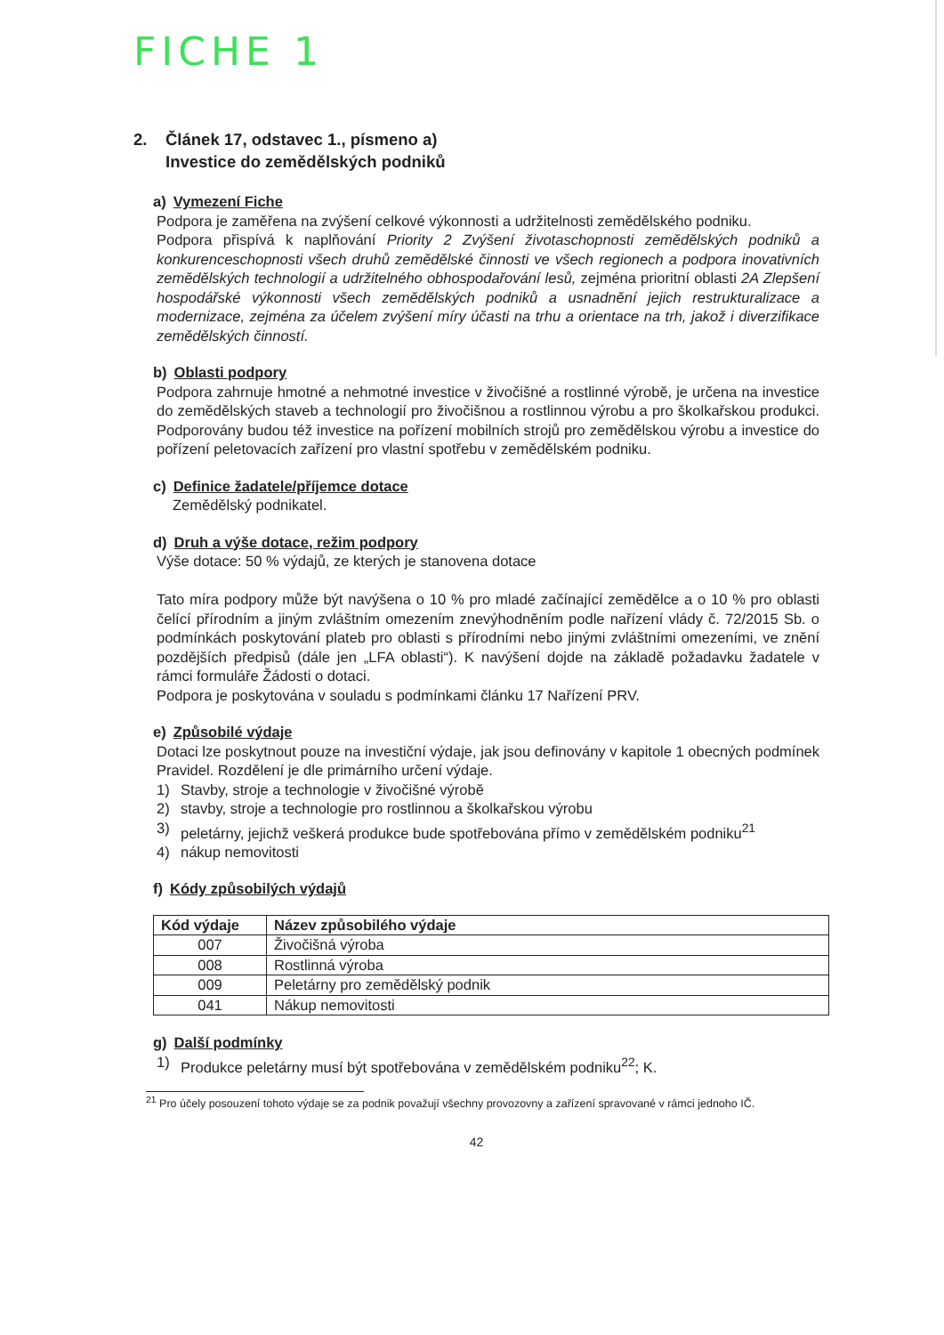FICHE 1
2. Článek 17, odstavec 1., písmeno a)
Investice do zemědělských podniků
a) Vymezení Fiche
Podpora je zaměřena na zvýšení celkové výkonnosti a udržitelnosti zemědělského podniku.
Podpora přispívá k naplňování Priority 2 Zvýšení životaschopnosti zemědělských podniků a konkurenceschopnosti všech druhů zemědělské činnosti ve všech regionech a podpora inovativních zemědělských technologií a udržitelného obhospodařování lesů, zejména prioritní oblasti 2A Zlepšení hospodářské výkonnosti všech zemědělských podniků a usnadnění jejich restrukturalizace a modernizace, zejména za účelem zvýšení míry účasti na trhu a orientace na trh, jakož i diverzifikace zemědělských činností.
b) Oblasti podpory
Podpora zahrnuje hmotné a nehmotné investice v živočišné a rostlinné výrobě, je určena na investice do zemědělských staveb a technologií pro živočišnou a rostlinnou výrobu a pro školkařskou produkci. Podporovány budou též investice na pořízení mobilních strojů pro zemědělskou výrobu a investice do pořízení peletovacích zařízení pro vlastní spotřebu v zemědělském podniku.
c) Definice žadatele/příjemce dotace
Zemědělský podnikatel.
d) Druh a výše dotace, režim podpory
Výše dotace: 50 % výdajů, ze kterých je stanovena dotace
Tato míra podpory může být navýšena o 10 % pro mladé začínající zemědělce a o 10 % pro oblasti čelící přírodním a jiným zvláštním omezením znevýhodněním podle nařízení vlády č. 72/2015 Sb. o podmínkách poskytování plateb pro oblasti s přírodními nebo jinými zvláštními omezeními, ve znění pozdějších předpisů (dále jen „LFA oblasti“). K navýšení dojde na základě požadavku žadatele v rámci formuláře Žádosti o dotaci.
Podpora je poskytována v souladu s podmínkami článku 17 Nařízení PRV.
e) Způsobilé výdaje
Dotaci lze poskytnout pouze na investiční výdaje, jak jsou definovány v kapitole 1 obecných podmínek Pravidel. Rozdělení je dle primárního určení výdaje.
1) Stavby, stroje a technologie v živočišné výrobě
2) stavby, stroje a technologie pro rostlinnou a školkařskou výrobu
3) peletárny, jejichž veškerá produkce bude spotřebována přímo v zemědělském podniku<sup>21</sup>
4) nákup nemovitosti
f) Kódy způsobilých výdajů
| Kód výdaje | Název způsobilého výdaje |
| --- | --- |
| 007 | Živočišná výroba |
| 008 | Rostlinná výroba |
| 009 | Peletárny pro zemědělský podnik |
| 041 | Nákup nemovitosti |
g) Další podmínky
1) Produkce peletárny musí být spotřebována v zemědělském podniku<sup>22</sup>; K.
<sup>21</sup> Pro účely posouzení tohoto výdaje se za podnik považují všechny provozovny a zařízení spravované v rámci jednoho IČ.
42